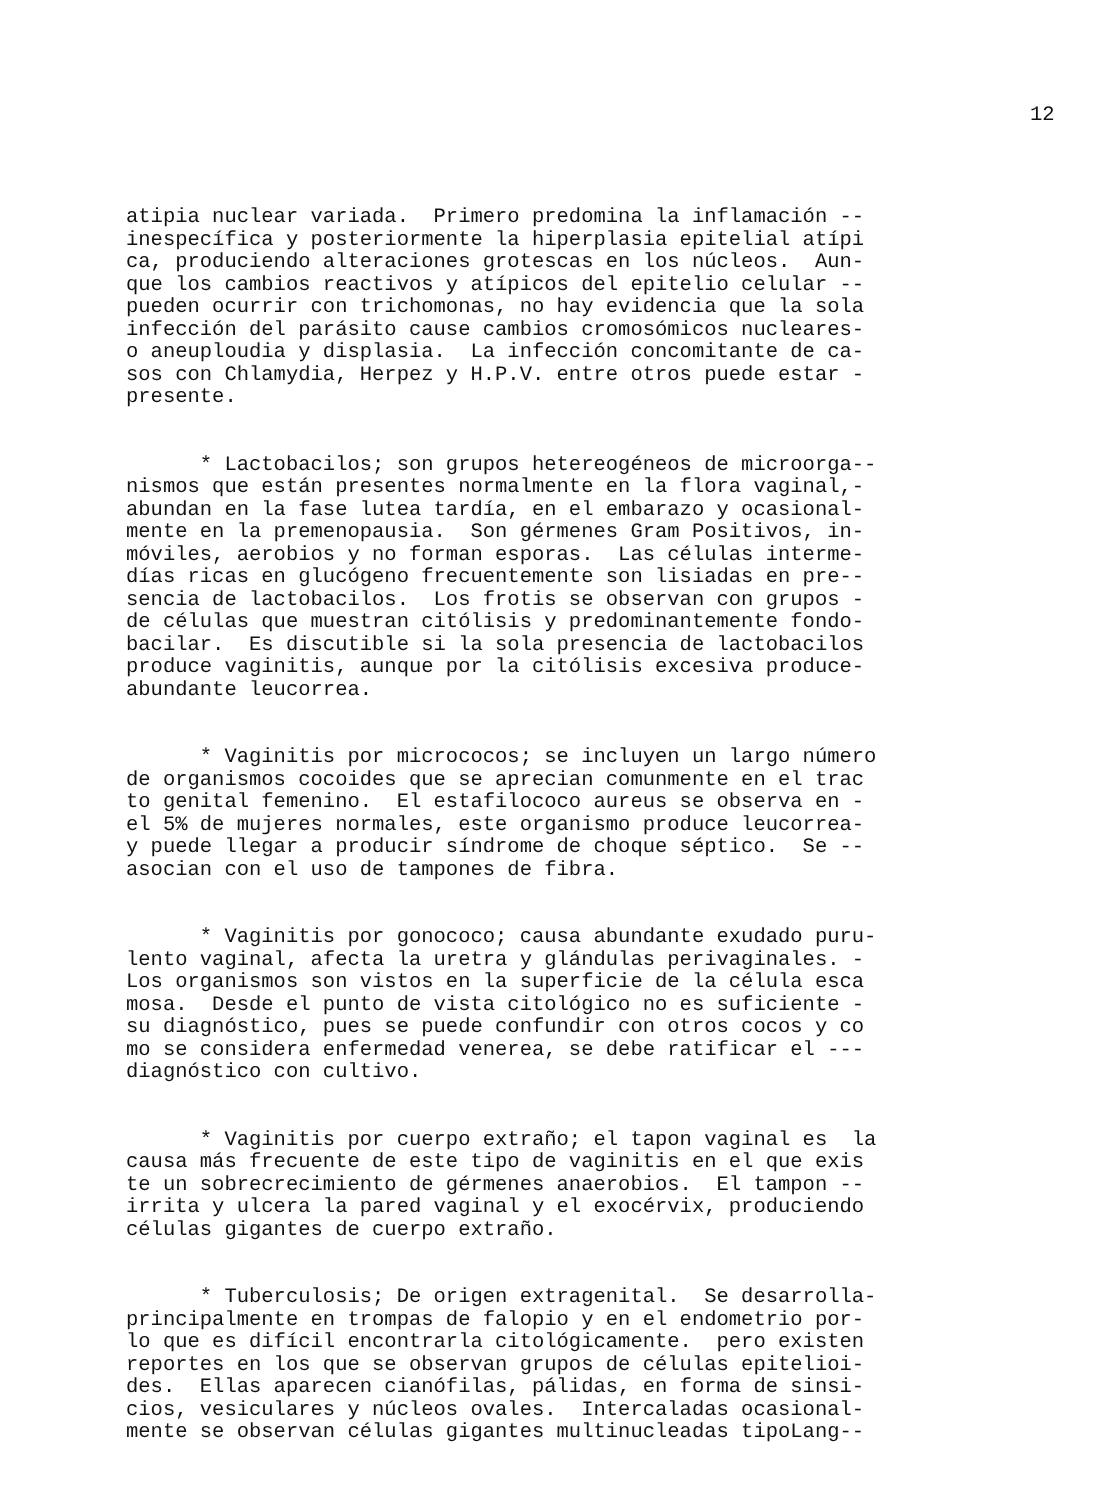12
atipia nuclear variada. Primero predomina la inflamación -- inespecífica y posteriormente la hiperplasia epitelial atípi ca, produciendo alteraciones grotescas en los núcleos. Aun- que los cambios reactivos y atípicos del epitelio celular -- pueden ocurrir con trichomonas, no hay evidencia que la sola infección del parásito cause cambios cromosómicos nucleares- o aneuploudia y displasia. La infección concomitante de ca- sos con Chlamydia, Herpez y H.P.V. entre otros puede estar - presente.
* Lactobacilos; son grupos hetereogéneos de microorga-- nismos que están presentes normalmente en la flora vaginal,- abundan en la fase lutea tardía, en el embarazo y ocasional- mente en la premenopausia. Son gérmenes Gram Positivos, in- móviles, aerobios y no forman esporas. Las células interme- días ricas en glucógeno frecuentemente son lisiadas en pre-- sencia de lactobacilos. Los frotis se observan con grupos - de células que muestran citólisis y predominantemente fondo- bacilar. Es discutible si la sola presencia de lactobacilos produce vaginitis, aunque por la citólisis excesiva produce- abundante leucorrea.
* Vaginitis por micrococos; se incluyen un largo número de organismos cocoides que se aprecian comunmente en el trac to genital femenino. El estafilococo aureus se observa en - el 5% de mujeres normales, este organismo produce leucorrea- y puede llegar a producir síndrome de choque séptico. Se -- asocian con el uso de tampones de fibra.
* Vaginitis por gonococo; causa abundante exudado puru- lento vaginal, afecta la uretra y glándulas perivaginales. - Los organismos son vistos en la superficie de la célula esca mosa. Desde el punto de vista citológico no es suficiente - su diagnóstico, pues se puede confundir con otros cocos y co mo se considera enfermedad venerea, se debe ratificar el --- diagnóstico con cultivo.
* Vaginitis por cuerpo extraño; el tapon vaginal es la causa más frecuente de este tipo de vaginitis en el que exis te un sobrecrecimiento de gérmenes anaerobios. El tampon -- irrita y ulcera la pared vaginal y el exocérvix, produciendo células gigantes de cuerpo extraño.
* Tuberculosis; De origen extragenital. Se desarrolla- principalmente en trompas de falopio y en el endometrio por- lo que es difícil encontrarla citológicamente. pero existen reportes en los que se observan grupos de células epitelioi- des. Ellas aparecen cianófilas, pálidas, en forma de sinsi- cios, vesiculares y núcleos ovales. Intercaladas ocasional- mente se observan células gigantes multinucleadas tipoLang--